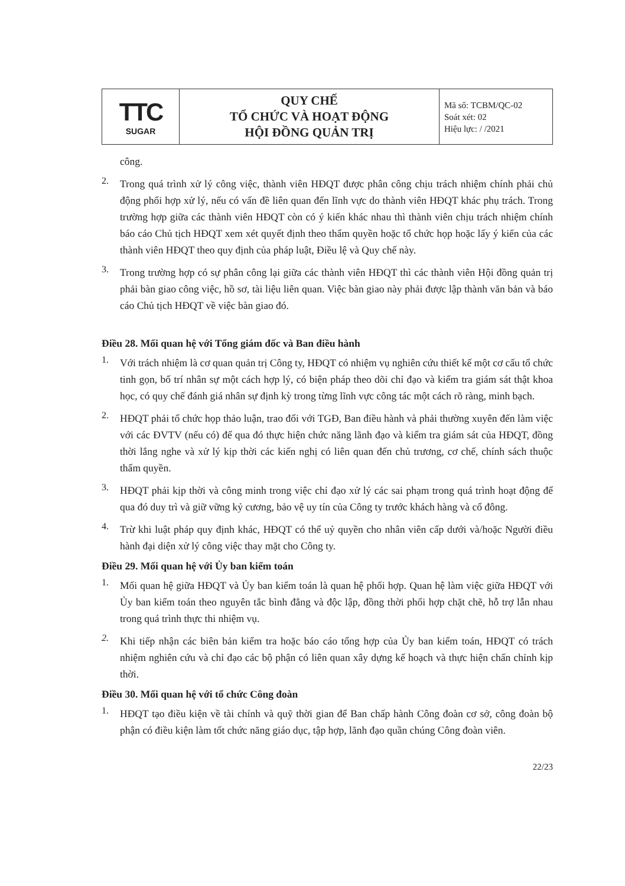| TTC SUGAR | QUY CHẾ TỔ CHỨC VÀ HOẠT ĐỘNG HỘI ĐỒNG QUẢN TRỊ | Mã số: TCBM/QC-02 Soát xét: 02 Hiệu lực: / /2021 |
công.
2.
Trong quá trình xử lý công việc, thành viên HĐQT được phân công chịu trách nhiệm chính phải chủ động phối hợp xử lý, nếu có vấn đề liên quan đến lĩnh vực do thành viên HĐQT khác phụ trách. Trong trường hợp giữa các thành viên HĐQT còn có ý kiến khác nhau thì thành viên chịu trách nhiệm chính báo cáo Chủ tịch HĐQT xem xét quyết định theo thẩm quyền hoặc tổ chức họp hoặc lấy ý kiến của các thành viên HĐQT theo quy định của pháp luật, Điều lệ và Quy chế này.
3.
Trong trường hợp có sự phân công lại giữa các thành viên HĐQT thì các thành viên Hội đồng quản trị phải bàn giao công việc, hồ sơ, tài liệu liên quan. Việc bàn giao này phải được lập thành văn bản và báo cáo Chủ tịch HĐQT về việc bàn giao đó.
Điều 28. Mối quan hệ với Tổng giám đốc và Ban điều hành
1.
Với trách nhiệm là cơ quan quản trị Công ty, HĐQT có nhiệm vụ nghiên cứu thiết kế một cơ cấu tổ chức tinh gọn, bố trí nhân sự một cách hợp lý, có biện pháp theo dõi chỉ đạo và kiểm tra giám sát thật khoa học, có quy chế đánh giá nhân sự định kỳ trong từng lĩnh vực công tác một cách rõ ràng, minh bạch.
2.
HĐQT phải tổ chức họp thảo luận, trao đổi với TGĐ, Ban điều hành và phải thường xuyên đến làm việc với các ĐVTV (nếu có) để qua đó thực hiện chức năng lãnh đạo và kiểm tra giám sát của HĐQT, đồng thời lắng nghe và xử lý kịp thời các kiến nghị có liên quan đến chủ trương, cơ chế, chính sách thuộc thẩm quyền.
3.
HĐQT phải kịp thời và công minh trong việc chỉ đạo xử lý các sai phạm trong quá trình hoạt động để qua đó duy trì và giữ vững kỷ cương, bảo vệ uy tín của Công ty trước khách hàng và cổ đông.
4.
Trừ khi luật pháp quy định khác, HĐQT có thể uỷ quyền cho nhân viên cấp dưới và/hoặc Người điều hành đại diện xử lý công việc thay mặt cho Công ty.
Điều 29. Mối quan hệ với Ủy ban kiểm toán
1.
Mối quan hệ giữa HĐQT và Ủy ban kiểm toán là quan hệ phối hợp. Quan hệ làm việc giữa HĐQT với Ủy ban kiểm toán theo nguyên tắc bình đẳng và độc lập, đồng thời phối hợp chặt chẽ, hỗ trợ lẫn nhau trong quá trình thực thi nhiệm vụ.
2.
Khi tiếp nhận các biên bản kiểm tra hoặc báo cáo tổng hợp của Ủy ban kiểm toán, HĐQT có trách nhiệm nghiên cứu và chỉ đạo các bộ phận có liên quan xây dựng kế hoạch và thực hiện chấn chỉnh kịp thời.
Điều 30. Mối quan hệ với tổ chức Công đoàn
1.
HĐQT tạo điều kiện về tài chính và quỹ thời gian để Ban chấp hành Công đoàn cơ sở, công đoàn bộ phận có điều kiện làm tốt chức năng giáo dục, tập hợp, lãnh đạo quần chúng Công đoàn viên.
22/23